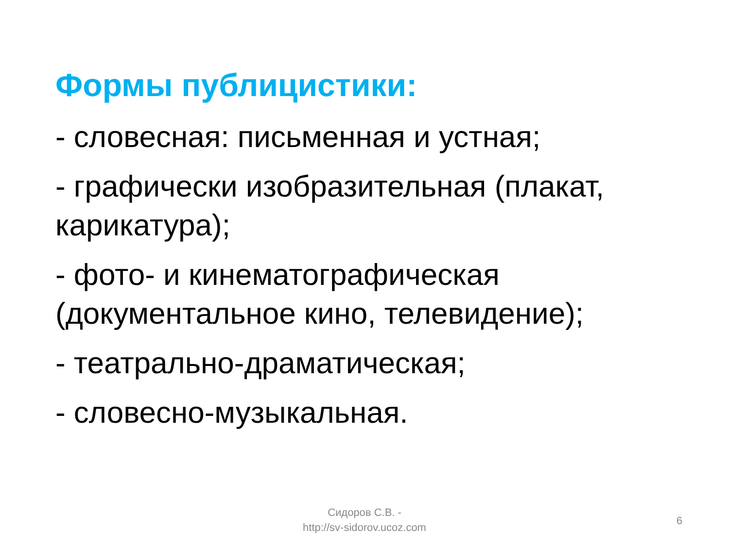Формы публицистики:
- словесная: письменная и устная;
- графически изобразительная (плакат, карикатура);
- фото- и кинематографическая (документальное кино, телевидение);
- театрально-драматическая;
- словесно-музыкальная.
Сидоров С.В. -
http://sv-sidorov.ucoz.com
6